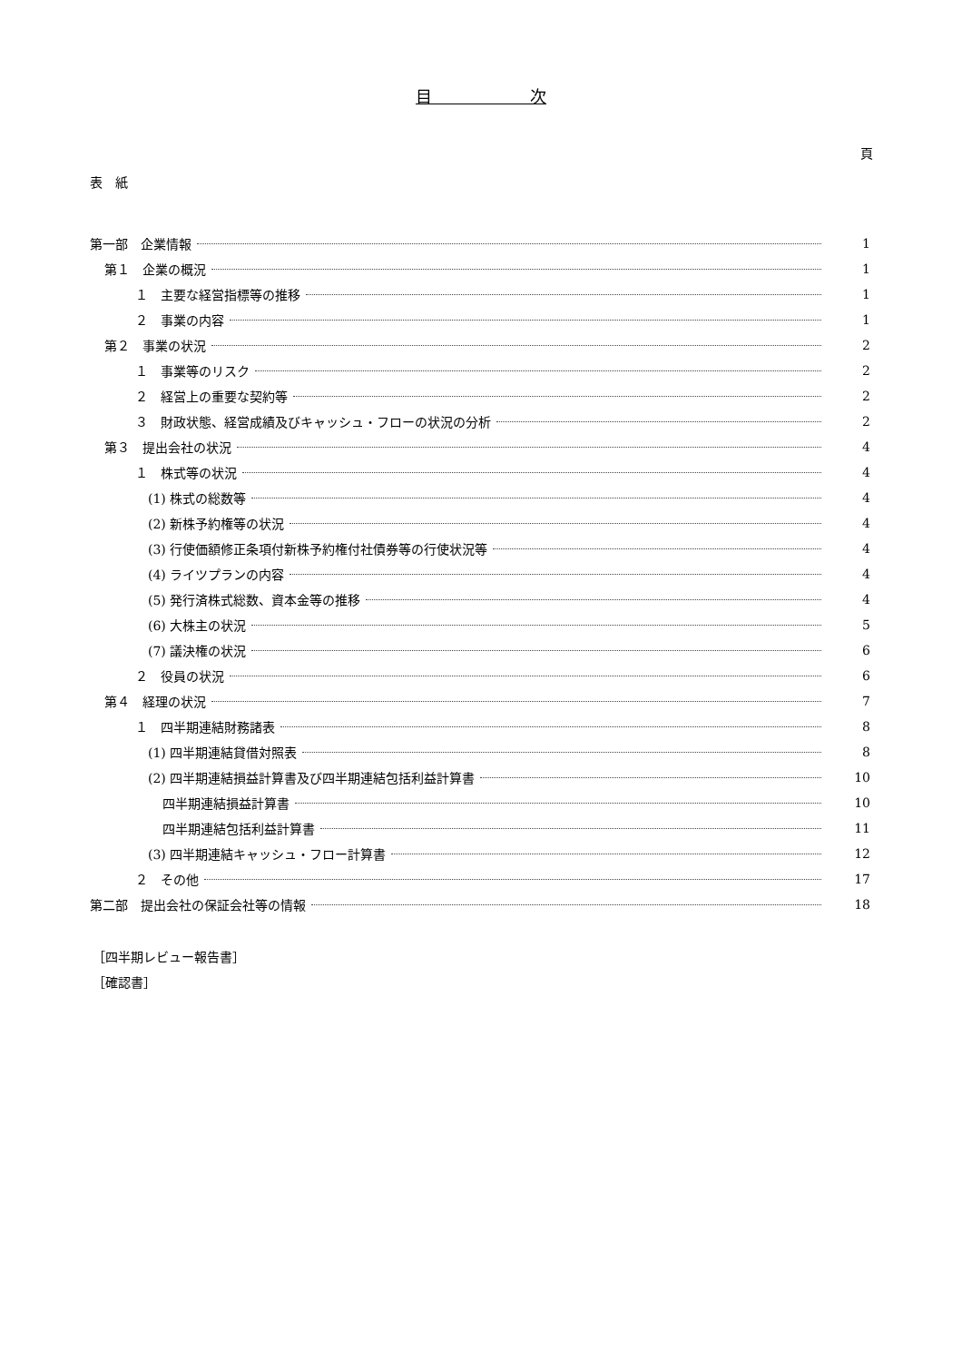目　　　　　　次
頁
表　紙
第一部　企業情報 1
第１　企業の概況 1
１　主要な経営指標等の推移 1
２　事業の内容 1
第２　事業の状況 2
１　事業等のリスク 2
２　経営上の重要な契約等 2
３　財政状態、経営成績及びキャッシュ・フローの状況の分析 2
第３　提出会社の状況 4
１　株式等の状況 4
(1) 株式の総数等 4
(2) 新株予約権等の状況 4
(3) 行使価額修正条項付新株予約権付社債券等の行使状況等 4
(4) ライツプランの内容 4
(5) 発行済株式総数、資本金等の推移 4
(6) 大株主の状況 5
(7) 議決権の状況 6
２　役員の状況 6
第４　経理の状況 7
１　四半期連結財務諸表 8
(1) 四半期連結貸借対照表 8
(2) 四半期連結損益計算書及び四半期連結包括利益計算書 10
四半期連結損益計算書 10
四半期連結包括利益計算書 11
(3) 四半期連結キャッシュ・フロー計算書 12
２　その他 17
第二部　提出会社の保証会社等の情報 18
［四半期レビュー報告書］
［確認書］